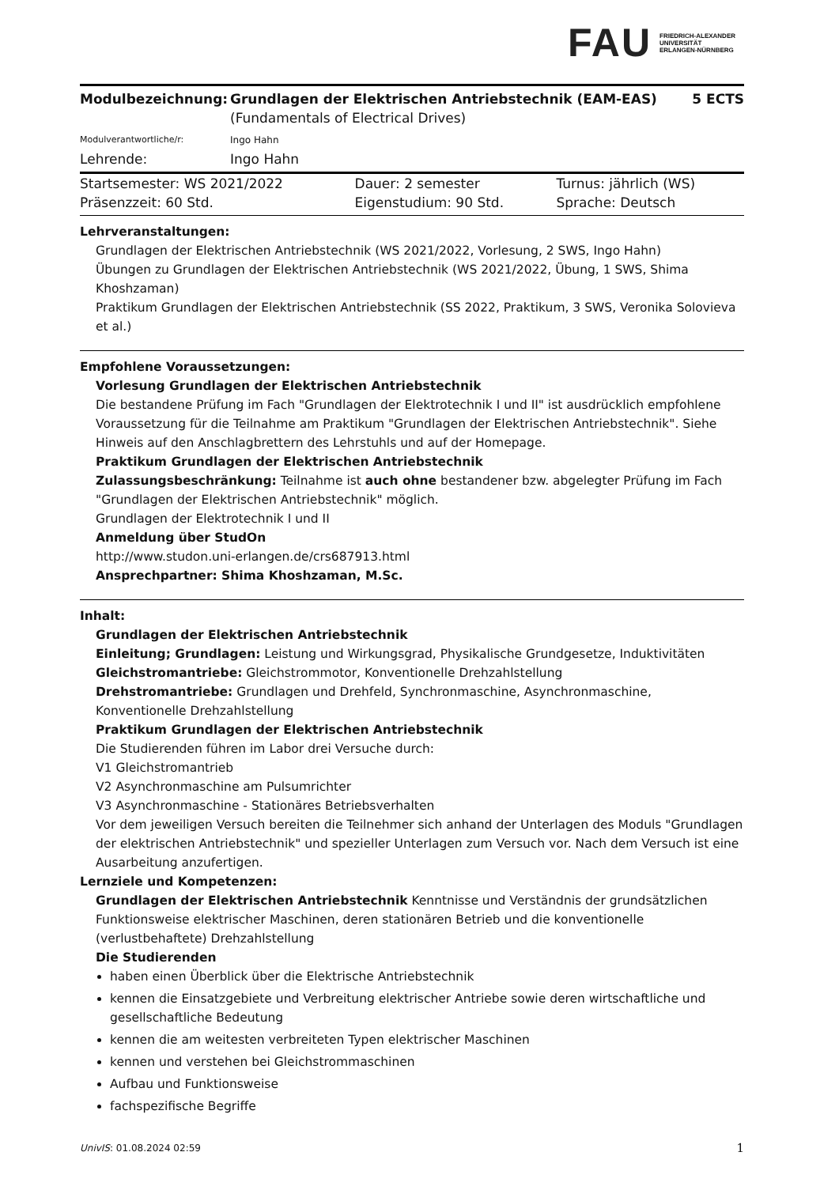FAU FRIEDRICH-ALEXANDER
UNIVERSITÄT
ERLANGEN-NÜRNBERG
| Modulbezeichnung: | Grundlagen der Elektrischen Antriebstechnik (EAM-EAS) (Fundamentals of Electrical Drives) | 5 ECTS |
| Modulverantwortliche/r: | Ingo Hahn | |
| Lehrende: | Ingo Hahn | |
| Startsemester: WS 2021/2022 | Dauer: 2 semester | Turnus: jährlich (WS) |
| Präsenzzeit: 60 Std. | Eigenstudium: 90 Std. | Sprache: Deutsch |
Lehrveranstaltungen:
Grundlagen der Elektrischen Antriebstechnik (WS 2021/2022, Vorlesung, 2 SWS, Ingo Hahn)
Übungen zu Grundlagen der Elektrischen Antriebstechnik (WS 2021/2022, Übung, 1 SWS, Shima Khoshzaman)
Praktikum Grundlagen der Elektrischen Antriebstechnik (SS 2022, Praktikum, 3 SWS, Veronika Solovieva et al.)
Empfohlene Voraussetzungen:
Vorlesung Grundlagen der Elektrischen Antriebstechnik
Die bestandene Prüfung im Fach "Grundlagen der Elektrotechnik I und II" ist ausdrücklich empfohlene Voraussetzung für die Teilnahme am Praktikum "Grundlagen der Elektrischen Antriebstechnik". Siehe Hinweis auf den Anschlagbrettern des Lehrstuhls und auf der Homepage.
Praktikum Grundlagen der Elektrischen Antriebstechnik
Zulassungsbeschränkung: Teilnahme ist auch ohne bestandener bzw. abgelegter Prüfung im Fach "Grundlagen der Elektrischen Antriebstechnik" möglich.
Grundlagen der Elektrotechnik I und II
Anmeldung über StudOn
http://www.studon.uni-erlangen.de/crs687913.html
Ansprechpartner: Shima Khoshzaman, M.Sc.
Inhalt:
Grundlagen der Elektrischen Antriebstechnik
Einleitung; Grundlagen: Leistung und Wirkungsgrad, Physikalische Grundgesetze, Induktivitäten
Gleichstromantriebe: Gleichstrommotor, Konventionelle Drehzahlstellung
Drehstromantriebe: Grundlagen und Drehfeld, Synchronmaschine, Asynchronmaschine, Konventionelle Drehzahlstellung
Praktikum Grundlagen der Elektrischen Antriebstechnik
Die Studierenden führen im Labor drei Versuche durch:
V1 Gleichstromantrieb
V2 Asynchronmaschine am Pulsumrichter
V3 Asynchronmaschine - Stationäres Betriebsverhalten
Vor dem jeweiligen Versuch bereiten die Teilnehmer sich anhand der Unterlagen des Moduls "Grundlagen der elektrischen Antriebstechnik" und spezieller Unterlagen zum Versuch vor. Nach dem Versuch ist eine Ausarbeitung anzufertigen.
Lernziele und Kompetenzen:
Grundlagen der Elektrischen Antriebstechnik Kenntnisse und Verständnis der grundsätzlichen Funktionsweise elektrischer Maschinen, deren stationären Betrieb und die konventionelle (verlustbehaftete) Drehzahlstellung
Die Studierenden
haben einen Überblick über die Elektrische Antriebstechnik
kennen die Einsatzgebiete und Verbreitung elektrischer Antriebe sowie deren wirtschaftliche und gesellschaftliche Bedeutung
kennen die am weitesten verbreiteten Typen elektrischer Maschinen
kennen und verstehen bei Gleichstrommaschinen
Aufbau und Funktionsweise
fachspezifische Begriffe
UnivIS: 01.08.2024 02:59 1